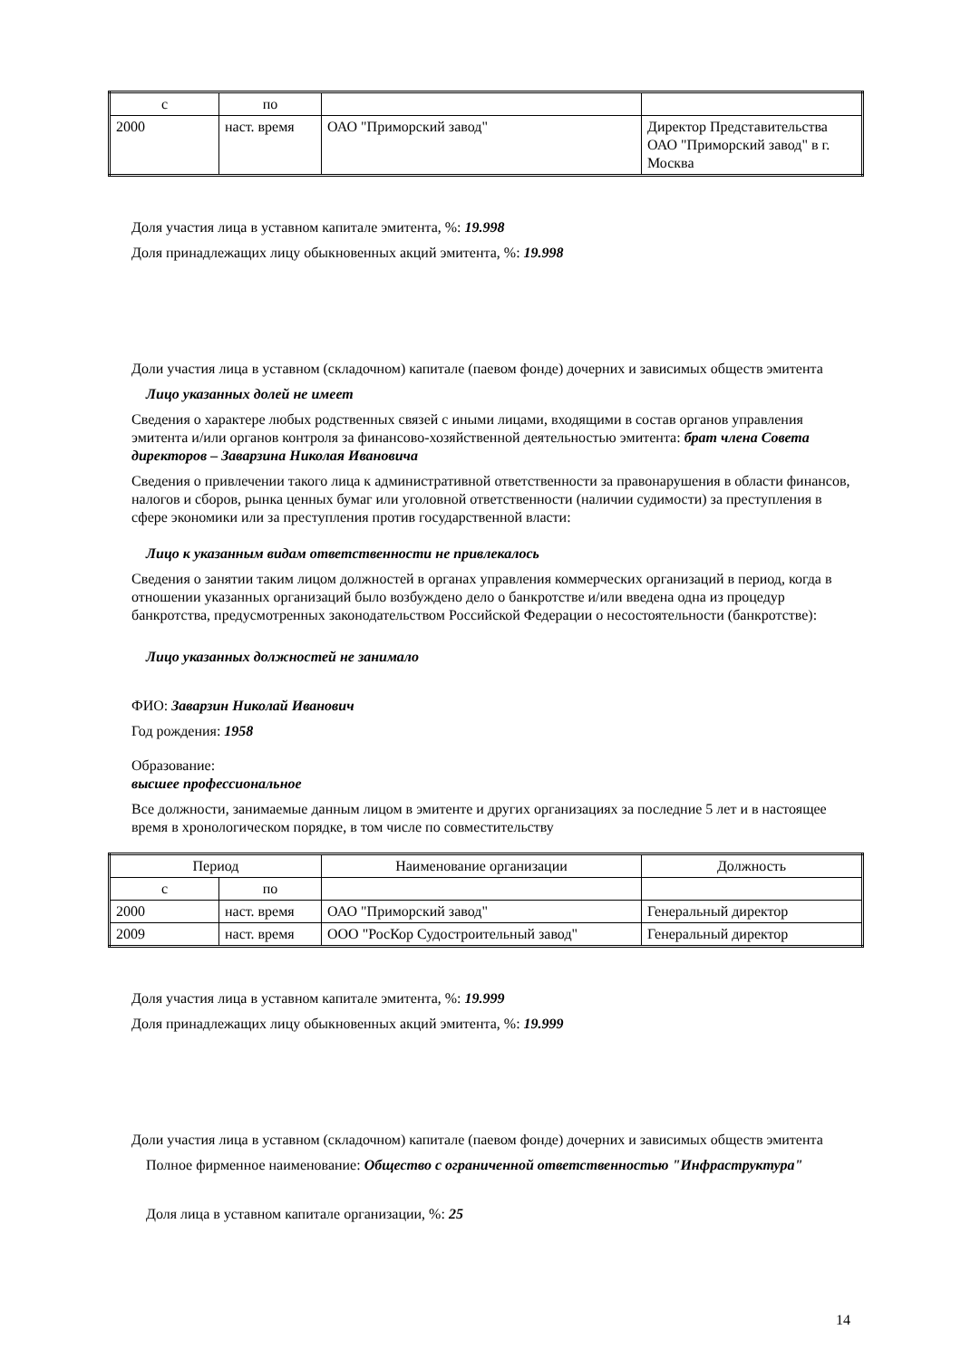| с | по | | |
| 2000 | наст. время | ОАО "Приморский завод" | Директор Представительства ОАО "Приморский завод" в г. Москва |
Доля участия лица в уставном капитале эмитента, %: 19.998
Доля принадлежащих лицу обыкновенных акций эмитента, %: 19.998
Доли участия лица в уставном (складочном) капитале (паевом фонде) дочерних и зависимых обществ эмитента
Лицо указанных долей не имеет
Сведения о характере любых родственных связей с иными лицами, входящими в состав органов управления эмитента и/или органов контроля за финансово-хозяйственной деятельностью эмитента: брат члена Совета директоров – Заварзина Николая Ивановича
Сведения о привлечении такого лица к административной ответственности за правонарушения в области финансов, налогов и сборов, рынка ценных бумаг или уголовной ответственности (наличии судимости) за преступления в сфере экономики или за преступления против государственной власти:
Лицо к указанным видам ответственности не привлекалось
Сведения о занятии таким лицом должностей в органах управления коммерческих организаций в период, когда в отношении указанных организаций было возбуждено дело о банкротстве и/или введена одна из процедур банкротства, предусмотренных законодательством Российской Федерации о несостоятельности (банкротстве):
Лицо указанных должностей не занимало
ФИО: Заварзин Николай Иванович
Год рождения: 1958
Образование:
высшее профессиональное
Все должности, занимаемые данным лицом в эмитенте и других организациях за последние 5 лет и в настоящее время в хронологическом порядке, в том числе по совместительству
| Период | | Наименование организации | Должность |
| с | по | | |
| 2000 | наст. время | ОАО "Приморский завод" | Генеральный директор |
| 2009 | наст. время | ООО "РосКор Судостроительный завод" | Генеральный директор |
Доля участия лица в уставном капитале эмитента, %: 19.999
Доля принадлежащих лицу обыкновенных акций эмитента, %: 19.999
Доли участия лица в уставном (складочном) капитале (паевом фонде) дочерних и зависимых обществ эмитента
Полное фирменное наименование: Общество с ограниченной ответственностью "Инфраструктура"
Доля лица в уставном капитале организации, %: 25
14